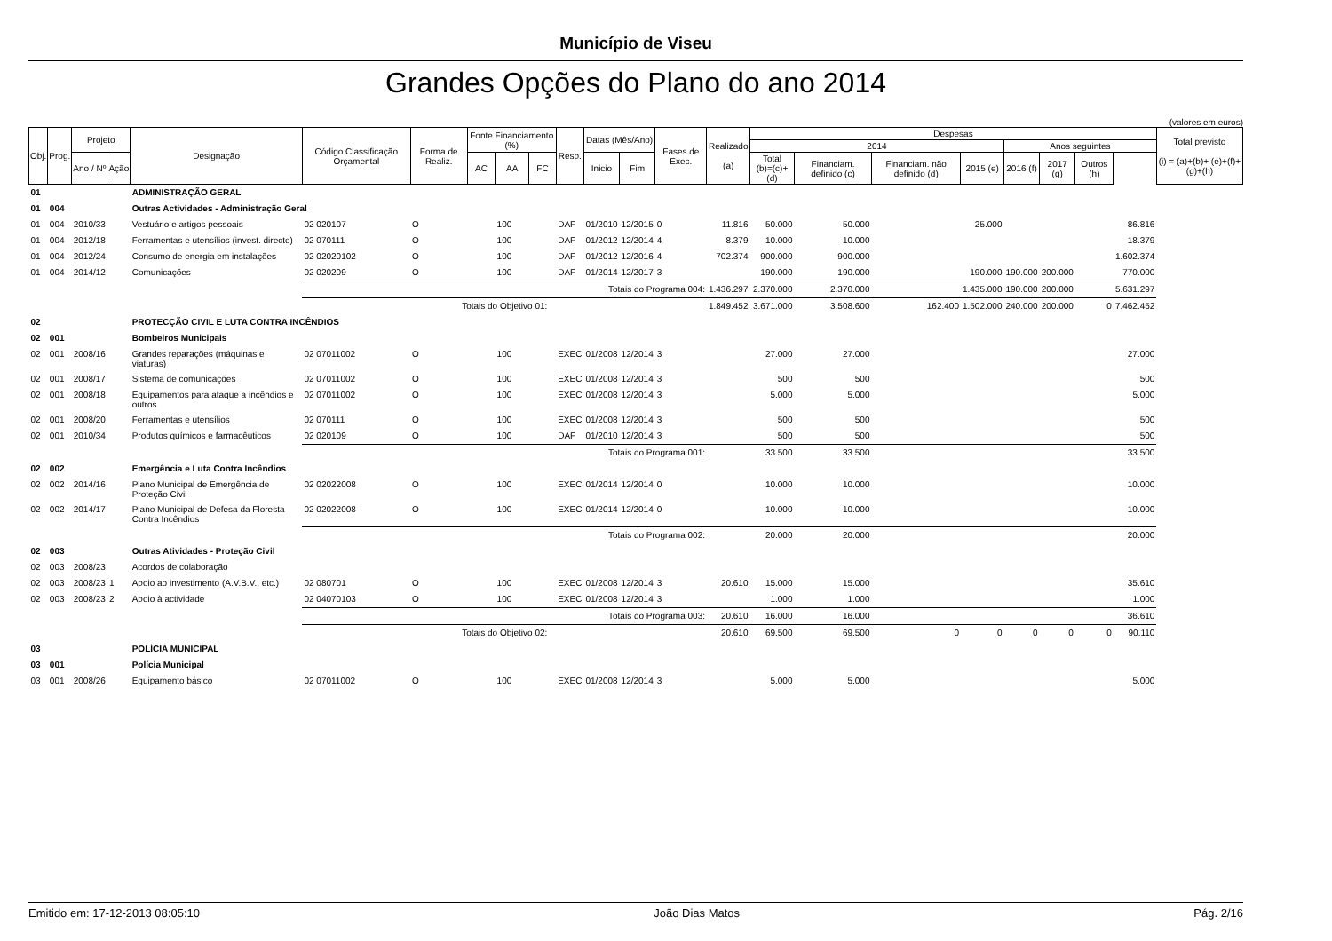Município de Viseu
Grandes Opções do Plano do ano 2014
(valores em euros)
| Obj. | Prog. | Projeto | | Designação | Código Classificação Orçamental | Forma de Realiz. | Fonte Financiamento (%) | | | Resp. | Datas (Mês/Ano) | | Fases de Exec. | Realizado (a) | Despesas | | | | | | | | Total previsto (i) = (a)+(b)+ (e)+(f)+(g)+(h) |
| --- | --- | --- | --- | --- | --- | --- | --- | --- | --- | --- | --- | --- | --- | --- | --- | --- | --- | --- | --- | --- | --- | --- | --- |
| | | | | | | | | | | | | | | | 2014 | | | | Anos seguintes | | | | |
| | | | | | | | | | | | | | | | Total (b)=(c)+(d) | Financiam. definido (c) | Financiam. não definido (d) | 2015 (e) | 2016 (f) | 2017 (g) | Outros (h) | | |
| | | Ano / Nº | Ação | | | | AC | AA | FC | | Inicio | Fim | | | | | | | | | | | |
| 01 | | | | ADMINISTRAÇÃO GERAL | | | | | | | | | | | | | | | | | | | |
| 01 | 004 | | | Outras Actividades - Administração Geral | | | | | | | | | | | | | | | | | | | |
| 01 | 004 | 2010/33 | | Vestuário e artigos pessoais | 02 020107 | O | | 100 | | DAF | 01/2010 | 12/2015 | 0 | 11.816 | 50.000 | 50.000 | | 25.000 | | | | 86.816 | |
| 01 | 004 | 2012/18 | | Ferramentas e utensílios (invest. directo) | 02 070111 | O | | 100 | | DAF | 01/2012 | 12/2014 | 4 | 8.379 | 10.000 | 10.000 | | | | | | 18.379 | |
| 01 | 004 | 2012/24 | | Consumo de energia em instalações | 02 02020102 | O | | 100 | | DAF | 01/2012 | 12/2016 | 4 | 702.374 | 900.000 | 900.000 | | | | | | 1.602.374 | |
| 01 | 004 | 2014/12 | | Comunicações | 02 020209 | O | | 100 | | DAF | 01/2014 | 12/2017 | 3 | | 190.000 | 190.000 | | 190.000 | 190.000 | 200.000 | | 770.000 | |
| | | | | | Totais do Programa 004: | | | | | | | | | 1.436.297 | 2.370.000 | 2.370.000 | | 1.435.000 | 190.000 | 200.000 | | 5.631.297 | |
| | | | | | Totais do Objetivo 01: | | | | | | | | | 1.849.452 | 3.671.000 | 3.508.600 | 162.400 | 1.502.000 | 240.000 | 200.000 | 0 | 7.462.452 | |
| 02 | | | | PROTECÇÃO CIVIL E LUTA CONTRA INCÊNDIOS | | | | | | | | | | | | | | | | | | | |
| 02 | 001 | | | Bombeiros Municipais | | | | | | | | | | | | | | | | | | | |
| 02 | 001 | 2008/16 | | Grandes reparações (máquinas e viaturas) | 02 07011002 | O | | 100 | | EXEC | 01/2008 | 12/2014 | 3 | | 27.000 | 27.000 | | | | | | 27.000 | |
| 02 | 001 | 2008/17 | | Sistema de comunicações | 02 07011002 | O | | 100 | | EXEC | 01/2008 | 12/2014 | 3 | | 500 | 500 | | | | | | 500 | |
| 02 | 001 | 2008/18 | | Equipamentos para ataque a incêndios e outros | 02 07011002 | O | | 100 | | EXEC | 01/2008 | 12/2014 | 3 | | 5.000 | 5.000 | | | | | | 5.000 | |
| 02 | 001 | 2008/20 | | Ferramentas e utensílios | 02 070111 | O | | 100 | | EXEC | 01/2008 | 12/2014 | 3 | | 500 | 500 | | | | | | 500 | |
| 02 | 001 | 2010/34 | | Produtos químicos e farmacêuticos | 02 020109 | O | | 100 | | DAF | 01/2010 | 12/2014 | 3 | | 500 | 500 | | | | | | 500 | |
| | | | | | Totais do Programa 001: | | | | | | | | | | 33.500 | 33.500 | | | | | | 33.500 | |
| 02 | 002 | | | Emergência e Luta Contra Incêndios | | | | | | | | | | | | | | | | | | | |
| 02 | 002 | 2014/16 | | Plano Municipal de Emergência de Proteção Civil | 02 02022008 | O | | 100 | | EXEC | 01/2014 | 12/2014 | 0 | | 10.000 | 10.000 | | | | | | 10.000 | |
| 02 | 002 | 2014/17 | | Plano Municipal de Defesa da Floresta Contra Incêndios | 02 02022008 | O | | 100 | | EXEC | 01/2014 | 12/2014 | 0 | | 10.000 | 10.000 | | | | | | 10.000 | |
| | | | | | Totais do Programa 002: | | | | | | | | | | 20.000 | 20.000 | | | | | | 20.000 | |
| 02 | 003 | | | Outras Atividades - Proteção Civil | | | | | | | | | | | | | | | | | | | |
| 02 | 003 | 2008/23 | | Acordos de colaboração | | | | | | | | | | | | | | | | | | | |
| 02 | 003 | 2008/23 | 1 | Apoio ao investimento (A.V.B.V., etc.) | 02 080701 | O | | 100 | | EXEC | 01/2008 | 12/2014 | 3 | 20.610 | 15.000 | 15.000 | | | | | | 35.610 | |
| 02 | 003 | 2008/23 | 2 | Apoio à actividade | 02 04070103 | O | | 100 | | EXEC | 01/2008 | 12/2014 | 3 | | 1.000 | 1.000 | | | | | | 1.000 | |
| | | | | | Totais do Programa 003: | | | | | | | | | 20.610 | 16.000 | 16.000 | | | | | | 36.610 | |
| | | | | | Totais do Objetivo 02: | | | | | | | | | 20.610 | 69.500 | 69.500 | 0 | 0 | 0 | 0 | 0 | 90.110 | |
| 03 | | | | POLÍCIA MUNICIPAL | | | | | | | | | | | | | | | | | | | |
| 03 | 001 | | | Polícia Municipal | | | | | | | | | | | | | | | | | | | |
| 03 | 001 | 2008/26 | | Equipamento básico | 02 07011002 | O | | 100 | | EXEC | 01/2008 | 12/2014 | 3 | | 5.000 | 5.000 | | | | | | 5.000 | |
Emitido em: 17-12-2013 08:05:10 João Dias Matos Pág. 2/16